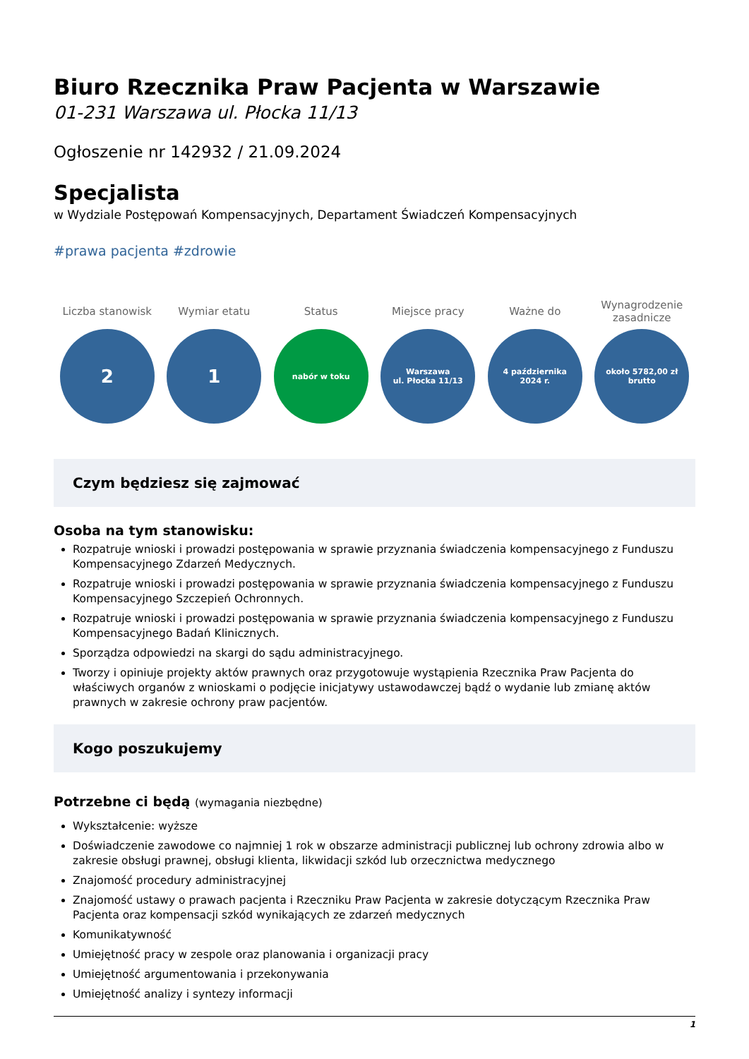Biuro Rzecznika Praw Pacjenta w Warszawie
01-231 Warszawa ul. Płocka 11/13
Ogłoszenie nr 142932 / 21.09.2024
Specjalista
w Wydziale Postępowań Kompensacyjnych, Departament Świadczeń Kompensacyjnych
#prawa pacjenta #zdrowie
Liczba stanowisk
2
Wymiar etatu
1
Status
nabór w toku
Miejsce pracy
Warszawa
ul. Płocka 11/13
Ważne do
4 października
2024 r.
Wynagrodzenie
zasadnicze
około 5782,00 zł
brutto
Czym będziesz się zajmować
Osoba na tym stanowisku:
Rozpatruje wnioski i prowadzi postępowania w sprawie przyznania świadczenia kompensacyjnego z Funduszu Kompensacyjnego Zdarzeń Medycznych.
Rozpatruje wnioski i prowadzi postępowania w sprawie przyznania świadczenia kompensacyjnego z Funduszu Kompensacyjnego Szczepień Ochronnych.
Rozpatruje wnioski i prowadzi postępowania w sprawie przyznania świadczenia kompensacyjnego z Funduszu Kompensacyjnego Badań Klinicznych.
Sporządza odpowiedzi na skargi do sądu administracyjnego.
Tworzy i opiniuje projekty aktów prawnych oraz przygotowuje wystąpienia Rzecznika Praw Pacjenta do właściwych organów z wnioskami o podjęcie inicjatywy ustawodawczej bądź o wydanie lub zmianę aktów prawnych w zakresie ochrony praw pacjentów.
Kogo poszukujemy
Potrzebne ci będą (wymagania niezbędne)
Wykształcenie: wyższe
Doświadczenie zawodowe co najmniej 1 rok w obszarze administracji publicznej lub ochrony zdrowia albo w zakresie obsługi prawnej, obsługi klienta, likwidacji szkód lub orzecznictwa medycznego
Znajomość procedury administracyjnej
Znajomość ustawy o prawach pacjenta i Rzeczniku Praw Pacjenta w zakresie dotyczącym Rzecznika Praw Pacjenta oraz kompensacji szkód wynikających ze zdarzeń medycznych
Komunikatywność
Umiejętność pracy w zespole oraz planowania i organizacji pracy
Umiejętność argumentowania i przekonywania
Umiejętność analizy i syntezy informacji
1